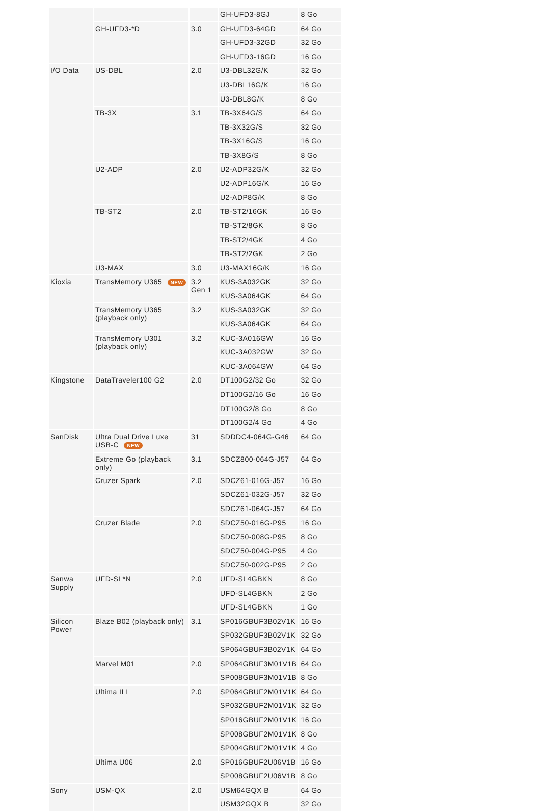| | | | GH-UFD3-8GJ | 8 Go |
| | GH-UFD3-*D | 3.0 | GH-UFD3-64GD | 64 Go |
| | | | GH-UFD3-32GD | 32 Go |
| | | | GH-UFD3-16GD | 16 Go |
| I/O Data | US-DBL | 2.0 | U3-DBL32G/K | 32 Go |
| | | | U3-DBL16G/K | 16 Go |
| | | | U3-DBL8G/K | 8 Go |
| | TB-3X | 3.1 | TB-3X64G/S | 64 Go |
| | | | TB-3X32G/S | 32 Go |
| | | | TB-3X16G/S | 16 Go |
| | | | TB-3X8G/S | 8 Go |
| | U2-ADP | 2.0 | U2-ADP32G/K | 32 Go |
| | | | U2-ADP16G/K | 16 Go |
| | | | U2-ADP8G/K | 8 Go |
| | TB-ST2 | 2.0 | TB-ST2/16GK | 16 Go |
| | | | TB-ST2/8GK | 8 Go |
| | | | TB-ST2/4GK | 4 Go |
| | | | TB-ST2/2GK | 2 Go |
| | U3-MAX | 3.0 | U3-MAX16G/K | 16 Go |
| Kioxia | TransMemory U365 NEW | 3.2 Gen 1 | KUS-3A032GK | 32 Go |
| | | | KUS-3A064GK | 64 Go |
| | TransMemory U365 (playback only) | 3.2 | KUS-3A032GK | 32 Go |
| | | | KUS-3A064GK | 64 Go |
| | TransMemory U301 (playback only) | 3.2 | KUC-3A016GW | 16 Go |
| | | | KUC-3A032GW | 32 Go |
| | | | KUC-3A064GW | 64 Go |
| Kingstone | DataTraveler100 G2 | 2.0 | DT100G2/32 Go | 32 Go |
| | | | DT100G2/16 Go | 16 Go |
| | | | DT100G2/8 Go | 8 Go |
| | | | DT100G2/4 Go | 4 Go |
| SanDisk | Ultra Dual Drive Luxe USB-C NEW | 31 | SDDDC4-064G-G46 | 64 Go |
| | Extreme Go (playback only) | 3.1 | SDCZ800-064G-J57 | 64 Go |
| | Cruzer Spark | 2.0 | SDCZ61-016G-J57 | 16 Go |
| | | | SDCZ61-032G-J57 | 32 Go |
| | | | SDCZ61-064G-J57 | 64 Go |
| | Cruzer Blade | 2.0 | SDCZ50-016G-P95 | 16 Go |
| | | | SDCZ50-008G-P95 | 8 Go |
| | | | SDCZ50-004G-P95 | 4 Go |
| | | | SDCZ50-002G-P95 | 2 Go |
| Sanwa Supply | UFD-SL*N | 2.0 | UFD-SL4GBKN | 8 Go |
| | | | UFD-SL4GBKN | 2 Go |
| | | | UFD-SL4GBKN | 1 Go |
| Silicon Power | Blaze B02 (playback only) | 3.1 | SP016GBUF3B02V1K | 16 Go |
| | | | SP032GBUF3B02V1K | 32 Go |
| | | | SP064GBUF3B02V1K | 64 Go |
| | Marvel M01 | 2.0 | SP064GBUF3M01V1B | 64 Go |
| | | | SP008GBUF3M01V1B | 8 Go |
| | Ultima II I | 2.0 | SP064GBUF2M01V1K | 64 Go |
| | | | SP032GBUF2M01V1K | 32 Go |
| | | | SP016GBUF2M01V1K | 16 Go |
| | | | SP008GBUF2M01V1K | 8 Go |
| | | | SP004GBUF2M01V1K | 4 Go |
| | Ultima U06 | 2.0 | SP016GBUF2U06V1B | 16 Go |
| | | | SP008GBUF2U06V1B | 8 Go |
| Sony | USM-QX | 2.0 | USM64GQX B | 64 Go |
| | | | USM32GQX B | 32 Go |